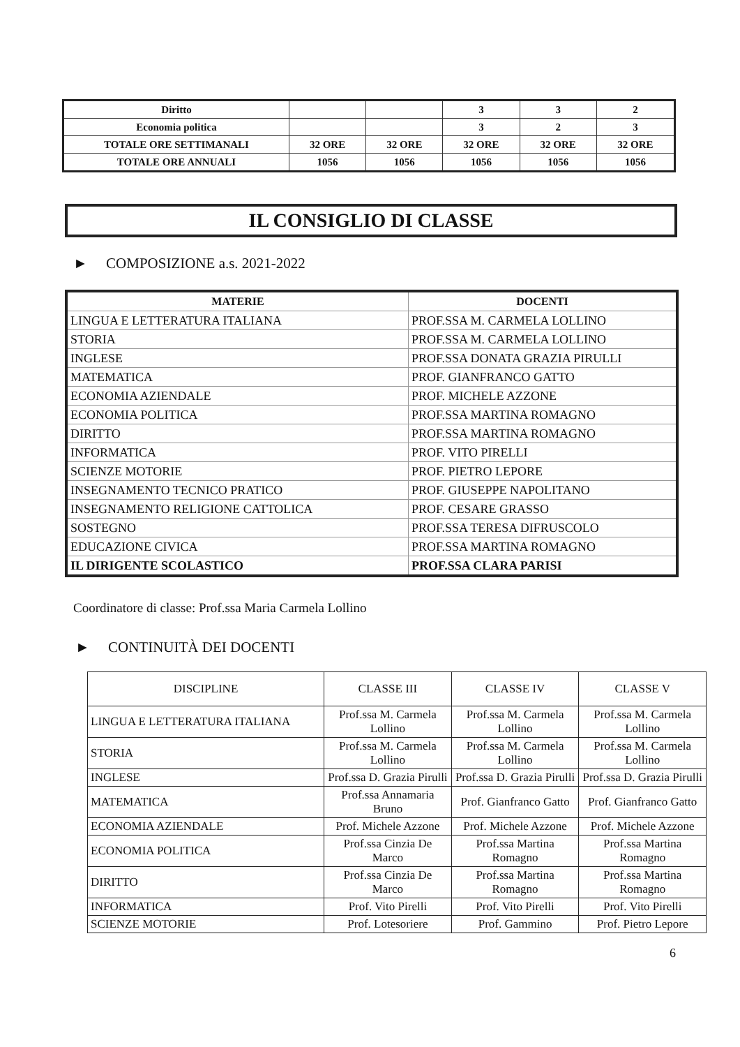| Diritto | | | 3 | 3 | 2 |
| Economia politica | | | 3 | 2 | 3 |
| TOTALE ORE SETTIMANALI | 32 ORE | 32 ORE | 32 ORE | 32 ORE | 32 ORE |
| TOTALE ORE ANNUALI | 1056 | 1056 | 1056 | 1056 | 1056 |
IL CONSIGLIO DI CLASSE
► COMPOSIZIONE a.s. 2021-2022
| MATERIE | DOCENTI |
| --- | --- |
| LINGUA E LETTERATURA ITALIANA | PROF.SSA M. CARMELA LOLLINO |
| STORIA | PROF.SSA M. CARMELA LOLLINO |
| INGLESE | PROF.SSA DONATA GRAZIA PIRULLI |
| MATEMATICA | PROF. GIANFRANCO GATTO |
| ECONOMIA AZIENDALE | PROF. MICHELE AZZONE |
| ECONOMIA POLITICA | PROF.SSA MARTINA ROMAGNO |
| DIRITTO | PROF.SSA MARTINA ROMAGNO |
| INFORMATICA | PROF. VITO PIRELLI |
| SCIENZE MOTORIE | PROF. PIETRO LEPORE |
| INSEGNAMENTO TECNICO PRATICO | PROF. GIUSEPPE NAPOLITANO |
| INSEGNAMENTO RELIGIONE CATTOLICA | PROF. CESARE GRASSO |
| SOSTEGNO | PROF.SSA TERESA DIFRUSCOLO |
| EDUCAZIONE CIVICA | PROF.SSA MARTINA ROMAGNO |
| IL DIRIGENTE SCOLASTICO | PROF.SSA CLARA PARISI |
Coordinatore di classe: Prof.ssa Maria Carmela Lollino
► CONTINUITÀ DEI DOCENTI
| DISCIPLINE | CLASSE III | CLASSE IV | CLASSE V |
| --- | --- | --- | --- |
| LINGUA E LETTERATURA ITALIANA | Prof.ssa M. Carmela Lollino | Prof.ssa M. Carmela Lollino | Prof.ssa M. Carmela Lollino |
| STORIA | Prof.ssa M. Carmela Lollino | Prof.ssa M. Carmela Lollino | Prof.ssa M. Carmela Lollino |
| INGLESE | Prof.ssa D. Grazia Pirulli | Prof.ssa D. Grazia Pirulli | Prof.ssa D. Grazia Pirulli |
| MATEMATICA | Prof.ssa Annamaria Bruno | Prof. Gianfranco Gatto | Prof. Gianfranco Gatto |
| ECONOMIA AZIENDALE | Prof. Michele Azzone | Prof. Michele Azzone | Prof. Michele Azzone |
| ECONOMIA POLITICA | Prof.ssa Cinzia De Marco | Prof.ssa Martina Romagno | Prof.ssa Martina Romagno |
| DIRITTO | Prof.ssa Cinzia De Marco | Prof.ssa Martina Romagno | Prof.ssa Martina Romagno |
| INFORMATICA | Prof. Vito Pirelli | Prof. Vito Pirelli | Prof. Vito Pirelli |
| SCIENZE MOTORIE | Prof. Lotesoriere | Prof. Gammino | Prof. Pietro Lepore |
6